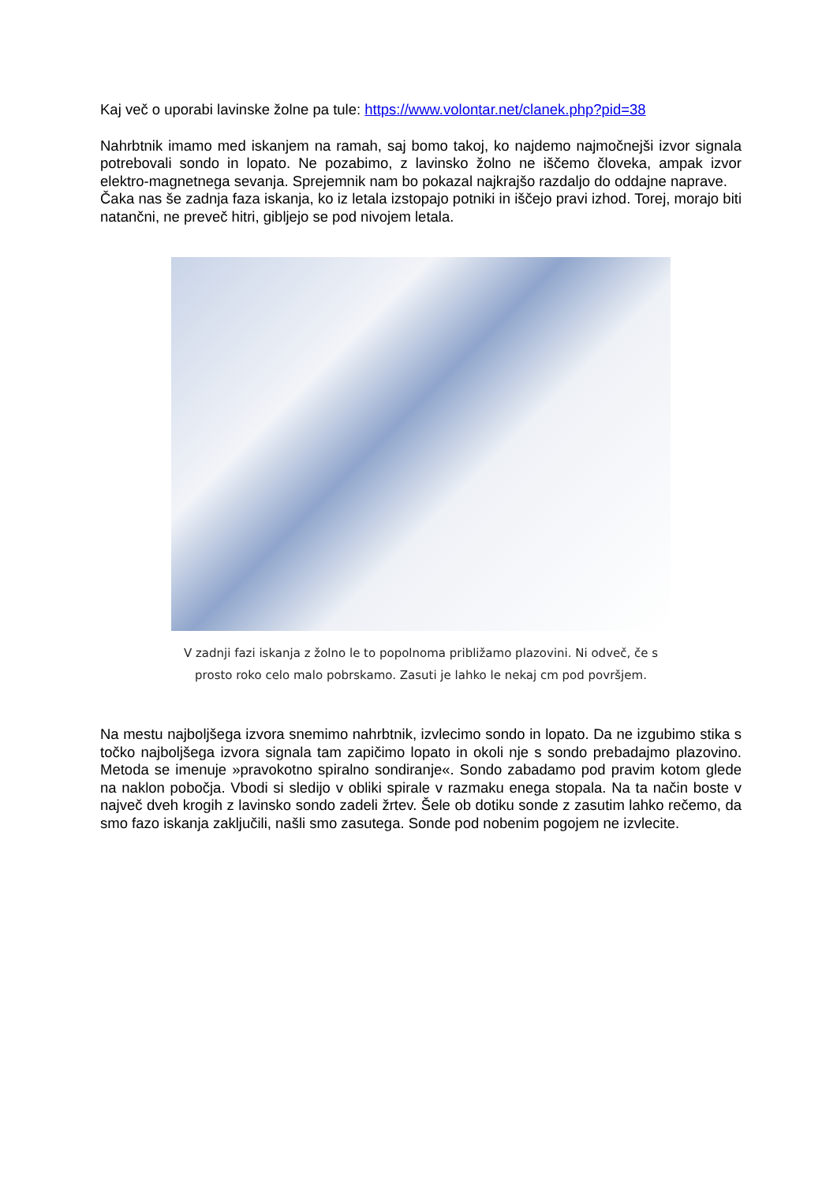Kaj več o uporabi lavinske žolne pa tule: https://www.volontar.net/clanek.php?pid=38
Nahrbtnik imamo med iskanjem na ramah, saj bomo takoj, ko najdemo najmočnejši izvor signala potrebovali sondo in lopato. Ne pozabimo, z lavinsko žolno ne iščemo človeka, ampak izvor elektro-magnetnega sevanja. Sprejemnik nam bo pokazal najkrajšo razdaljo do oddajne naprave.
Čaka nas še zadnja faza iskanja, ko iz letala izstopajo potniki in iščejo pravi izhod. Torej, morajo biti natančni, ne preveč hitri, gibljejo se pod nivojem letala.
V zadnji fazi iskanja z žolno le to popolnoma približamo plazovini. Ni odveč, če s
prosto roko celo malo pobrskamo. Zasuti je lahko le nekaj cm pod površjem.
Na mestu najboljšega izvora snemimo nahrbtnik, izvlecimo sondo in lopato. Da ne izgubimo stika s točko najboljšega izvora signala tam zapičimo lopato in okoli nje s sondo prebadajmo plazovino. Metoda se imenuje »pravokotno spiralno sondiranje«. Sondo zabadamo pod pravim kotom glede na naklon pobočja. Vbodi si sledijo v obliki spirale v razmaku enega stopala. Na ta način boste v največ dveh krogih z lavinsko sondo zadeli žrtev. Šele ob dotiku sonde z zasutim lahko rečemo, da smo fazo iskanja zaključili, našli smo zasutega. Sonde pod nobenim pogojem ne izvlecite.